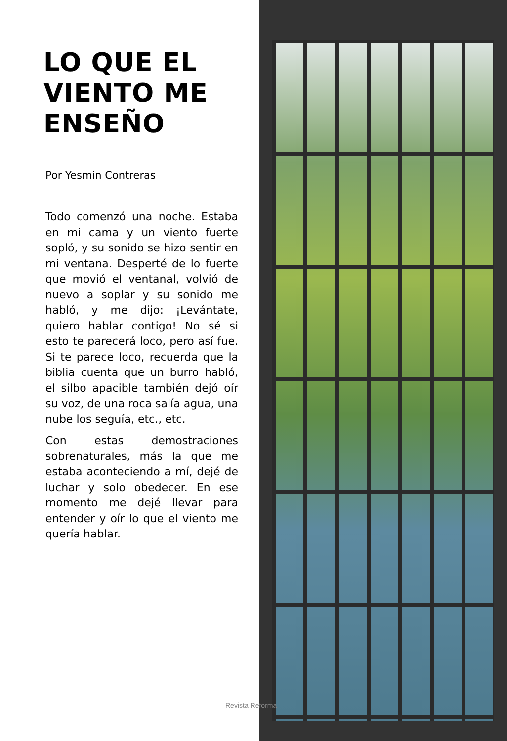LO QUE EL VIENTO ME ENSEÑO
Por Yesmin Contreras
Todo comenzó una noche. Estaba en mi cama y un viento fuerte sopló, y su sonido se hizo sentir en mi ventana. Desperté de lo fuerte que movió el ventanal, volvió de nuevo a soplar y su sonido me habló, y me dijo: ¡Levántate, quiero hablar contigo! No sé si esto te parecerá loco, pero así fue. Si te parece loco, recuerda que la biblia cuenta que un burro habló, el silbo apacible también dejó oír su voz, de una roca salía agua, una nube los seguía, etc., etc.
Con estas demostraciones sobrenaturales, más la que me estaba aconteciendo a mí, dejé de luchar y solo obedecer. En ese momento me dejé llevar para entender y oír lo que el viento me quería hablar.
Revista Reforma